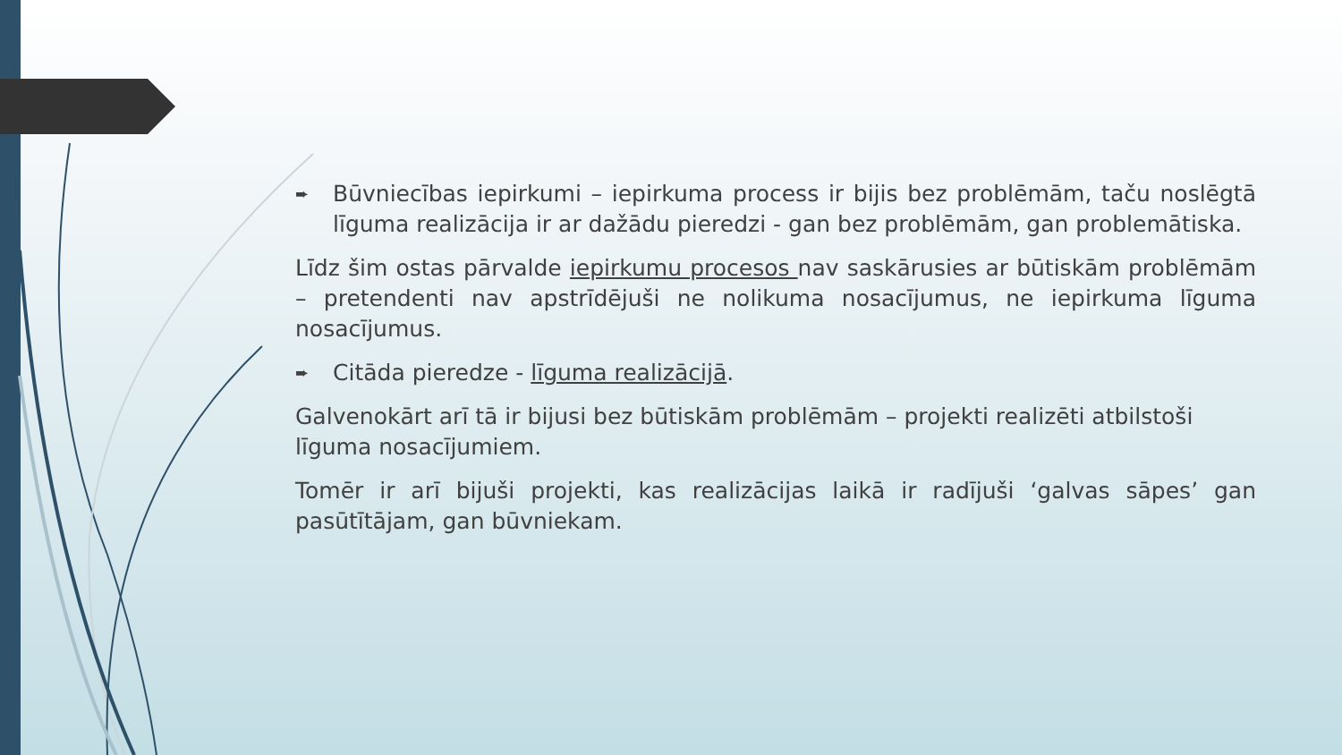➨ Būvniecības iepirkumi – iepirkuma process ir bijis bez problēmām, taču noslēgtā līguma realizācija ir ar dažādu pieredzi - gan bez problēmām, gan problemātiska.
Līdz šim ostas pārvalde iepirkumu procesos nav saskārusies ar būtiskām problēmām – pretendenti nav apstrīdējuši ne nolikuma nosacījumus, ne iepirkuma līguma nosacījumus.
➨ Citāda pieredze - līguma realizācijā.
Galvenokārt arī tā ir bijusi bez būtiskām problēmām – projekti realizēti atbilstoši līguma nosacījumiem.
Tomēr ir arī bijuši projekti, kas realizācijas laikā ir radījuši ‘galvas sāpes’ gan pasūtītājam, gan būvniekam.